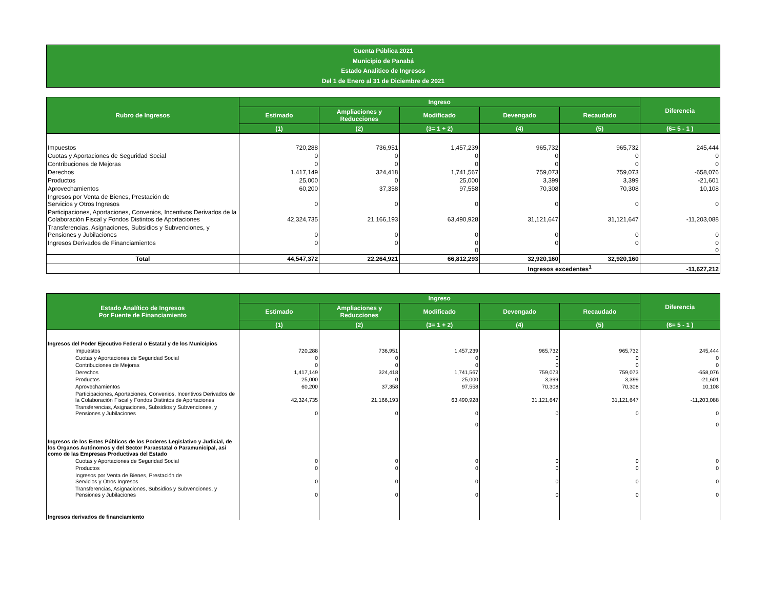Cuenta Pública 2021
Municipio de Panabá
Estado Analítico de Ingresos
Del 1 de Enero al 31 de Diciembre de 2021
| Rubro de Ingresos | Ingreso | | | | | Diferencia |
| --- | --- | --- | --- | --- | --- | --- |
| | Estimado | Ampliaciones y Reducciones | Modificado | Devengado | Recaudado | |
| | (1) | (2) | (3= 1 + 2) | (4) | (5) | (6= 5 - 1 ) |
| Impuestos | 720,288 | 736,951 | 1,457,239 | 965,732 | 965,732 | 245,444 |
| Cuotas y Aportaciones de Seguridad Social | 0 | 0 | 0 | 0 | 0 | 0 |
| Contribuciones de Mejoras | 0 | 0 | 0 | 0 | 0 | 0 |
| Derechos | 1,417,149 | 324,418 | 1,741,567 | 759,073 | 759,073 | -658,076 |
| Productos | 25,000 | 0 | 25,000 | 3,399 | 3,399 | -21,601 |
| Aprovechamientos | 60,200 | 37,358 | 97,558 | 70,308 | 70,308 | 10,108 |
| Ingresos por Venta de Bienes, Prestación de Servicios y Otros Ingresos | 0 | 0 | 0 | 0 | 0 | 0 |
| Participaciones, Aportaciones, Convenios, Incentivos Derivados de la Colaboración Fiscal y Fondos Distintos de Aportaciones | 42,324,735 | 21,166,193 | 63,490,928 | 31,121,647 | 31,121,647 | -11,203,088 |
| Transferencias, Asignaciones, Subsidios y Subvenciones, y Pensiones y Jubilaciones | 0 | 0 | 0 | 0 | 0 | 0 |
| Ingresos Derivados de Financiamientos | 0 | 0 | 0 0 | 0 | 0 | 0 0 |
| Total | 44,547,372 | 22,264,921 | 66,812,293 | 32,920,160 | 32,920,160 | |
| | | | | Ingresos excedentes<sup>1</sup> | | -11,627,212 |
| Estado Analítico de Ingresos Por Fuente de Financiamiento | Ingreso | | | | | Diferencia |
| --- | --- | --- | --- | --- | --- | --- |
| | Estimado | Ampliaciones y Reducciones | Modificado | Devengado | Recaudado | |
| | (1) | (2) | (3= 1 + 2) | (4) | (5) | (6= 5 - 1 ) |
| Ingresos del Poder Ejecutivo Federal o Estatal y de los Municipios | | | | | | |
| Impuestos | 720,288 | 736,951 | 1,457,239 | 965,732 | 965,732 | 245,444 |
| Cuotas y Aportaciones de Seguridad Social | 0 | 0 | 0 | 0 | 0 | 0 |
| Contribuciones de Mejoras | 0 | 0 | 0 | 0 | 0 | 0 |
| Derechos | 1,417,149 | 324,418 | 1,741,567 | 759,073 | 759,073 | -658,076 |
| Productos | 25,000 | 0 | 25,000 | 3,399 | 3,399 | -21,601 |
| Aprovechamientos | 60,200 | 37,358 | 97,558 | 70,308 | 70,308 | 10,108 |
| Participaciones, Aportaciones, Convenios, Incentivos Derivados de la Colaboración Fiscal y Fondos Distintos de Aportaciones | 42,324,735 | 21,166,193 | 63,490,928 | 31,121,647 | 31,121,647 | -11,203,088 |
| Transferencias, Asignaciones, Subsidios y Subvenciones, y Pensiones y Jubilaciones | 0 | 0 | 0 | 0 | 0 | 0 |
| | | | 0 | | | 0 |
| Ingresos de los Entes Públicos de los Poderes Legislativo y Judicial, de los Órganos Autónomos y del Sector Paraestatal o Paramunicipal, así como de las Empresas Productivas del Estado | | | | | | |
| Cuotas y Aportaciones de Seguridad Social | 0 | 0 | 0 | 0 | 0 | 0 |
| Productos | 0 | 0 | 0 | 0 | 0 | 0 |
| Ingresos por Venta de Bienes, Prestación de Servicios y Otros Ingresos | 0 | 0 | 0 | 0 | 0 | 0 |
| Transferencias, Asignaciones, Subsidios y Subvenciones, y Pensiones y Jubilaciones | 0 | 0 | 0 | 0 | 0 | 0 |
| Ingresos derivados de financiamiento | | | | | | |